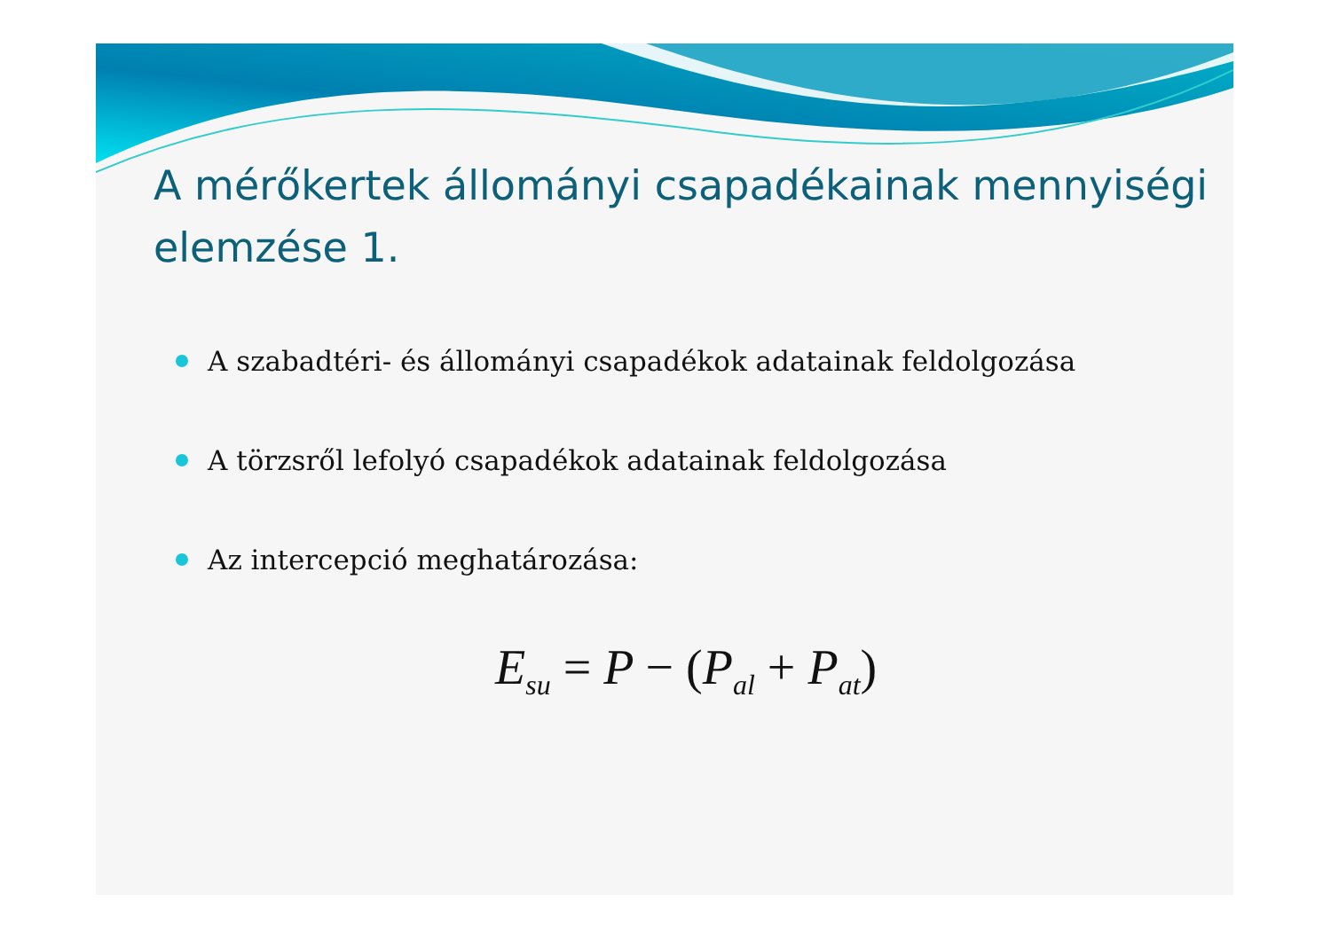A mérőkertek állományi csapadékainak mennyiségi elemzése 1.
A szabadtéri- és állományi csapadékok adatainak feldolgozása
A törzsről lefolyó csapadékok adatainak feldolgozása
Az intercepció meghatározása:
E<sub>su</sub> = P − (P<sub>al</sub> + P<sub>at</sub>)